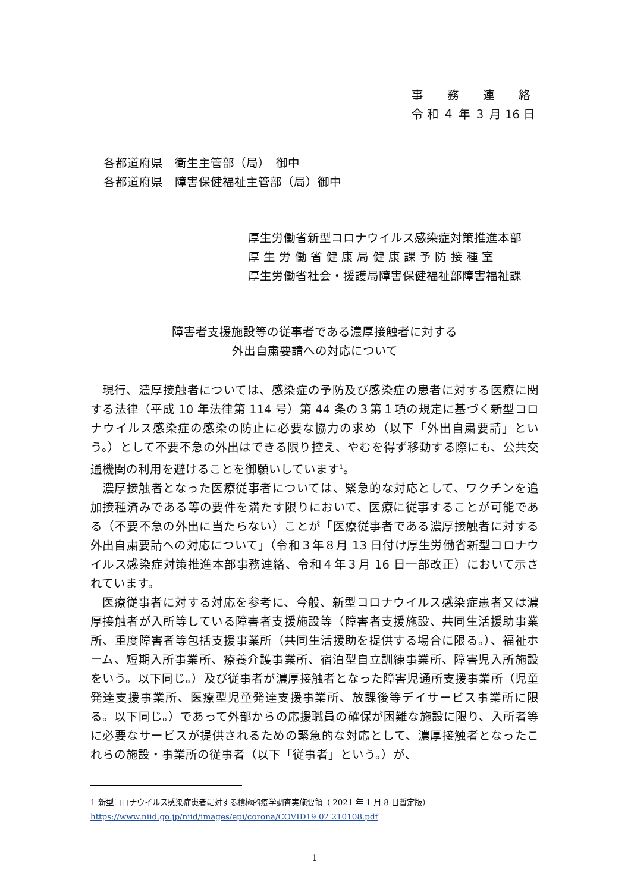事　　務　　連　　絡
令 和 ４ 年 ３ 月 16 日
各都道府県　衛生主管部（局）　御中
各都道府県　障害保健福祉主管部（局）御中
厚生労働省新型コロナウイルス感染症対策推進本部
厚 生 労 働 省 健 康 局 健 康 課 予 防 接 種 室
厚生労働省社会・援護局障害保健福祉部障害福祉課
障害者支援施設等の従事者である濃厚接触者に対する
外出自粛要請への対応について
現行、濃厚接触者については、感染症の予防及び感染症の患者に対する医療に関する法律（平成 10 年法律第 114 号）第 44 条の３第１項の規定に基づく新型コロナウイルス感染症の感染の防止に必要な協力の求め（以下「外出自粛要請」という。）として不要不急の外出はできる限り控え、やむを得ず移動する際にも、公共交通機関の利用を避けることを御願いしています<sup>1</sup>。
濃厚接触者となった医療従事者については、緊急的な対応として、ワクチンを追加接種済みである等の要件を満たす限りにおいて、医療に従事することが可能である（不要不急の外出に当たらない）ことが「医療従事者である濃厚接触者に対する外出自粛要請への対応について」（令和３年８月 13 日付け厚生労働省新型コロナウイルス感染症対策推進本部事務連絡、令和４年３月 16 日一部改正）において示されています。
医療従事者に対する対応を参考に、今般、新型コロナウイルス感染症患者又は濃厚接触者が入所等している障害者支援施設等（障害者支援施設、共同生活援助事業所、重度障害者等包括支援事業所（共同生活援助を提供する場合に限る。）、福祉ホーム、短期入所事業所、療養介護事業所、宿泊型自立訓練事業所、障害児入所施設をいう。以下同じ。）及び従事者が濃厚接触者となった障害児通所支援事業所（児童発達支援事業所、医療型児童発達支援事業所、放課後等デイサービス事業所に限る。以下同じ。）であって外部からの応援職員の確保が困難な施設に限り、入所者等に必要なサービスが提供されるための緊急的な対応として、濃厚接触者となったこれらの施設・事業所の従事者（以下「従事者」という。）が、
1 新型コロナウイルス感染症患者に対する積極的疫学調査実施要領（ 2021 年 1 月 8 日暫定版）
https://www.niid.go.jp/niid/images/epi/corona/COVID19 02 210108.pdf
1